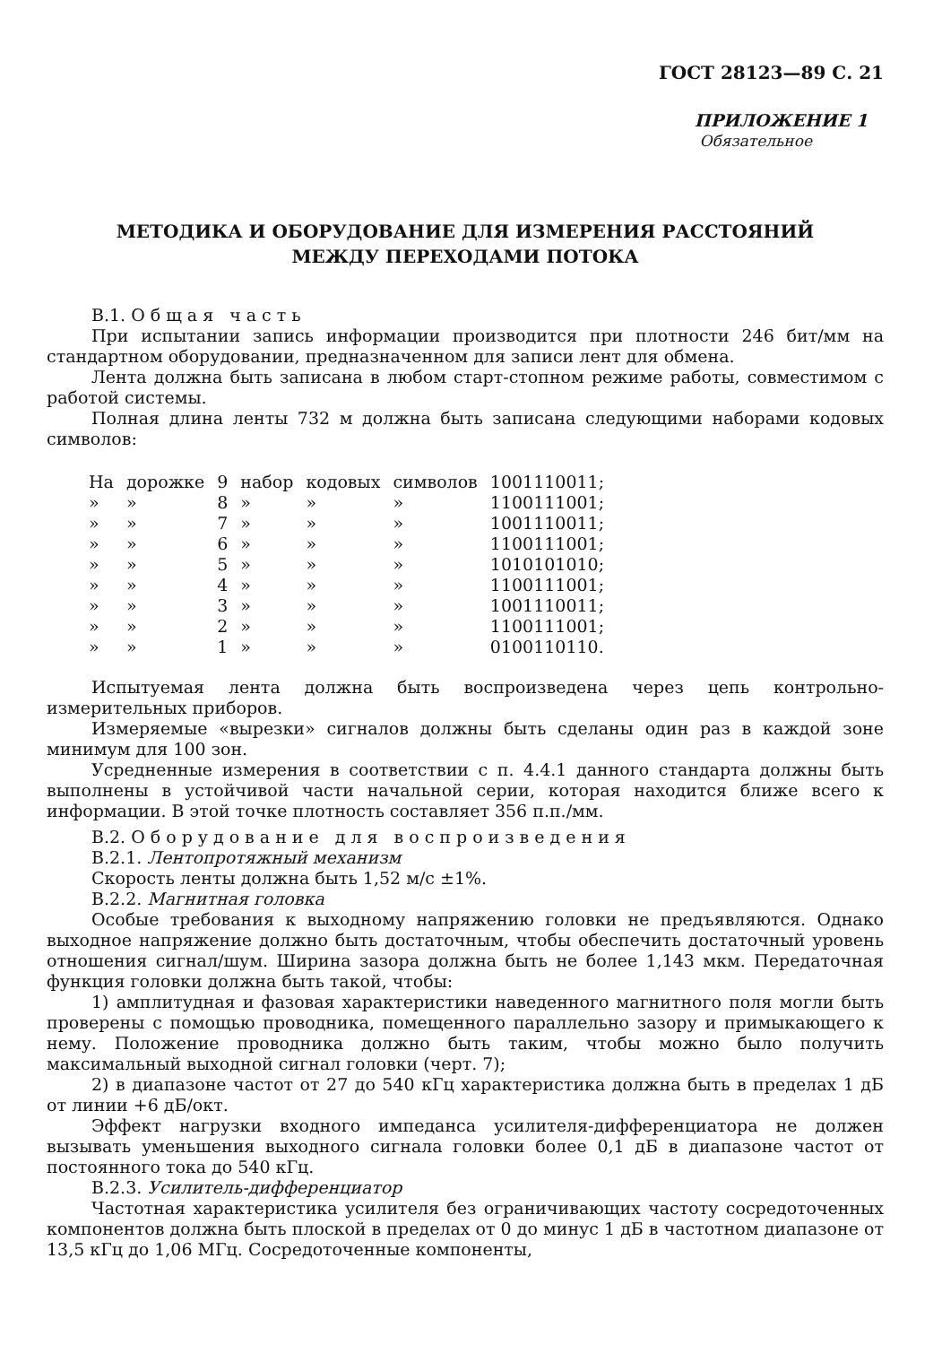ГОСТ 28123—89 С. 21
ПРИЛОЖЕНИЕ 1
Обязательное
МЕТОДИКА И ОБОРУДОВАНИЕ ДЛЯ ИЗМЕРЕНИЯ РАССТОЯНИЙ
МЕЖДУ ПЕРЕХОДАМИ ПОТОКА
В.1. Общая часть
При испытании запись информации производится при плотности 246 бит/мм на стандартном оборудовании, предназначенном для записи лент для обмена.
Лента должна быть записана в любом старт-стопном режиме работы, совместимом с работой системы.
Полная длина ленты 732 м должна быть записана следующими наборами кодовых символов:
| На | дорожке | 9 | набор | кодовых | символов | 1001110011; |
| » | » | 8 | » | » | » | 1100111001; |
| » | » | 7 | » | » | » | 1001110011; |
| » | » | 6 | » | » | » | 1100111001; |
| » | » | 5 | » | » | » | 1010101010; |
| » | » | 4 | » | » | » | 1100111001; |
| » | » | 3 | » | » | » | 1001110011; |
| » | » | 2 | » | » | » | 1100111001; |
| » | » | 1 | » | » | » | 0100110110. |
Испытуемая лента должна быть воспроизведена через цепь контрольно-измерительных приборов.
Измеряемые «вырезки» сигналов должны быть сделаны один раз в каждой зоне минимум для 100 зон.
Усредненные измерения в соответствии с п. 4.4.1 данного стандарта должны быть выполнены в устойчивой части начальной серии, которая находится ближе всего к информации. В этой точке плотность составляет 356 п.п./мм.
В.2. Оборудование для воспроизведения
В.2.1. Лентопротяжный механизм
Скорость ленты должна быть 1,52 м/с ±1%.
В.2.2. Магнитная головка
Особые требования к выходному напряжению головки не предъявляются. Однако выходное напряжение должно быть достаточным, чтобы обеспечить достаточный уровень отношения сигнал/шум. Ширина зазора должна быть не более 1,143 мкм. Передаточная функция головки должна быть такой, чтобы:
1) амплитудная и фазовая характеристики наведенного магнитного поля могли быть проверены с помощью проводника, помещенного параллельно зазору и примыкающего к нему. Положение проводника должно быть таким, чтобы можно было получить максимальный выходной сигнал головки (черт. 7);
2) в диапазоне частот от 27 до 540 кГц характеристика должна быть в пределах 1 дБ от линии +6 дБ/окт.
Эффект нагрузки входного импеданса усилителя-дифференциатора не должен вызывать уменьшения выходного сигнала головки более 0,1 дБ в диапазоне частот от постоянного тока до 540 кГц.
В.2.3. Усилитель-дифференциатор
Частотная характеристика усилителя без ограничивающих частоту сосредоточенных компонентов должна быть плоской в пределах от 0 до минус 1 дБ в частотном диапазоне от 13,5 кГц до 1,06 МГц. Сосредоточенные компоненты,